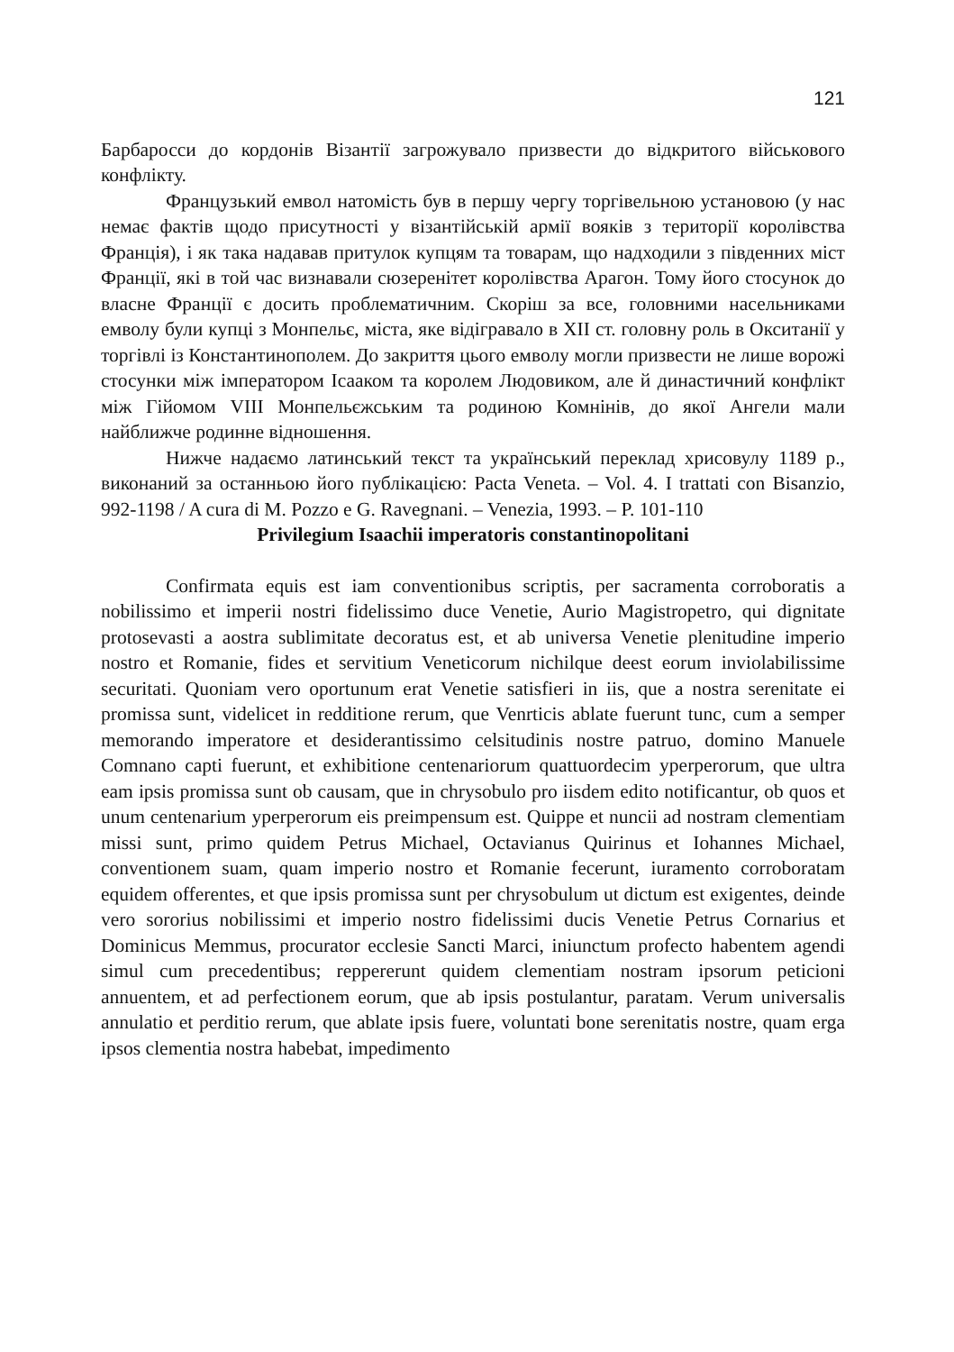121
Барбаросси до кордонів Візантії загрожувало призвести до відкритого військового конфлікту.
Французький емвол натомість був в першу чергу торгівельною установою (у нас немає фактів щодо присутності у візантійській армії вояків з території королівства Франція), і як така надавав притулок купцям та товарам, що надходили з південних міст Франції, які в той час визнавали сюзеренітет королівства Арагон. Тому його стосунок до власне Франції є досить проблематичним. Скоріш за все, головними насельниками емволу були купці з Монпельє, міста, яке відігравало в XII ст. головну роль в Окситанії у торгівлі із Константинополем. До закриття цього емволу могли призвести не лише ворожі стосунки між імператором Ісааком та королем Людовиком, але й династичний конфлікт між Гійомом VIII Монпельєжським та родиною Комнінів, до якої Ангели мали найближче родинне відношення.
Нижче надаємо латинський текст та український переклад хрисовулу 1189 р., виконаний за останньою його публікацією: Pacta Veneta. – Vol. 4. I trattati con Bisanzio, 992-1198 / A cura di M. Pozzo e G. Ravegnani. – Venezia, 1993. – P. 101-110
Privilegium Isaachii imperatoris constantinopolitani
Confirmata equis est iam conventionibus scriptis, per sacramenta corroboratis a nobilissimo et imperii nostri fidelissimo duce Venetie, Aurio Magistropetro, qui dignitate protosevasti a aostra sublimitate decoratus est, et ab universa Venetie plenitudine imperio nostro et Romanie, fides et servitium Veneticorum nichilque deest eorum inviolabilissime securitati. Quoniam vero oportunum erat Venetie satisfieri in iis, que a nostra serenitate ei promissa sunt, videlicet in redditione rerum, que Venrticis ablate fuerunt tunc, cum a semper memorando imperatore et desiderantissimo celsitudinis nostre patruo, domino Manuele Comnano capti fuerunt, et exhibitione centenariorum quattuordecim yperperorum, que ultra eam ipsis promissa sunt ob causam, que in chrysobulo pro iisdem edito notificantur, ob quos et unum centenarium yperperorum eis preimpensum est. Quippe et nuncii ad nostram clementiam missi sunt, primo quidem Petrus Michael, Octavianus Quirinus et Iohannes Michael, conventionem suam, quam imperio nostro et Romanie fecerunt, iuramento corroboratam equidem offerentes, et que ipsis promissa sunt per chrysobulum ut dictum est exigentes, deinde vero sororius nobilissimi et imperio nostro fidelissimi ducis Venetie Petrus Cornarius et Dominicus Memmus, procurator ecclesie Sancti Marci, iniunctum profecto habentem agendi simul cum precedentibus; reppererunt quidem clementiam nostram ipsorum peticioni annuentem, et ad perfectionem eorum, que ab ipsis postulantur, paratam. Verum universalis annulatio et perditio rerum, que ablate ipsis fuere, voluntati bone serenitatis nostre, quam erga ipsos clementia nostra habebat, impedimento